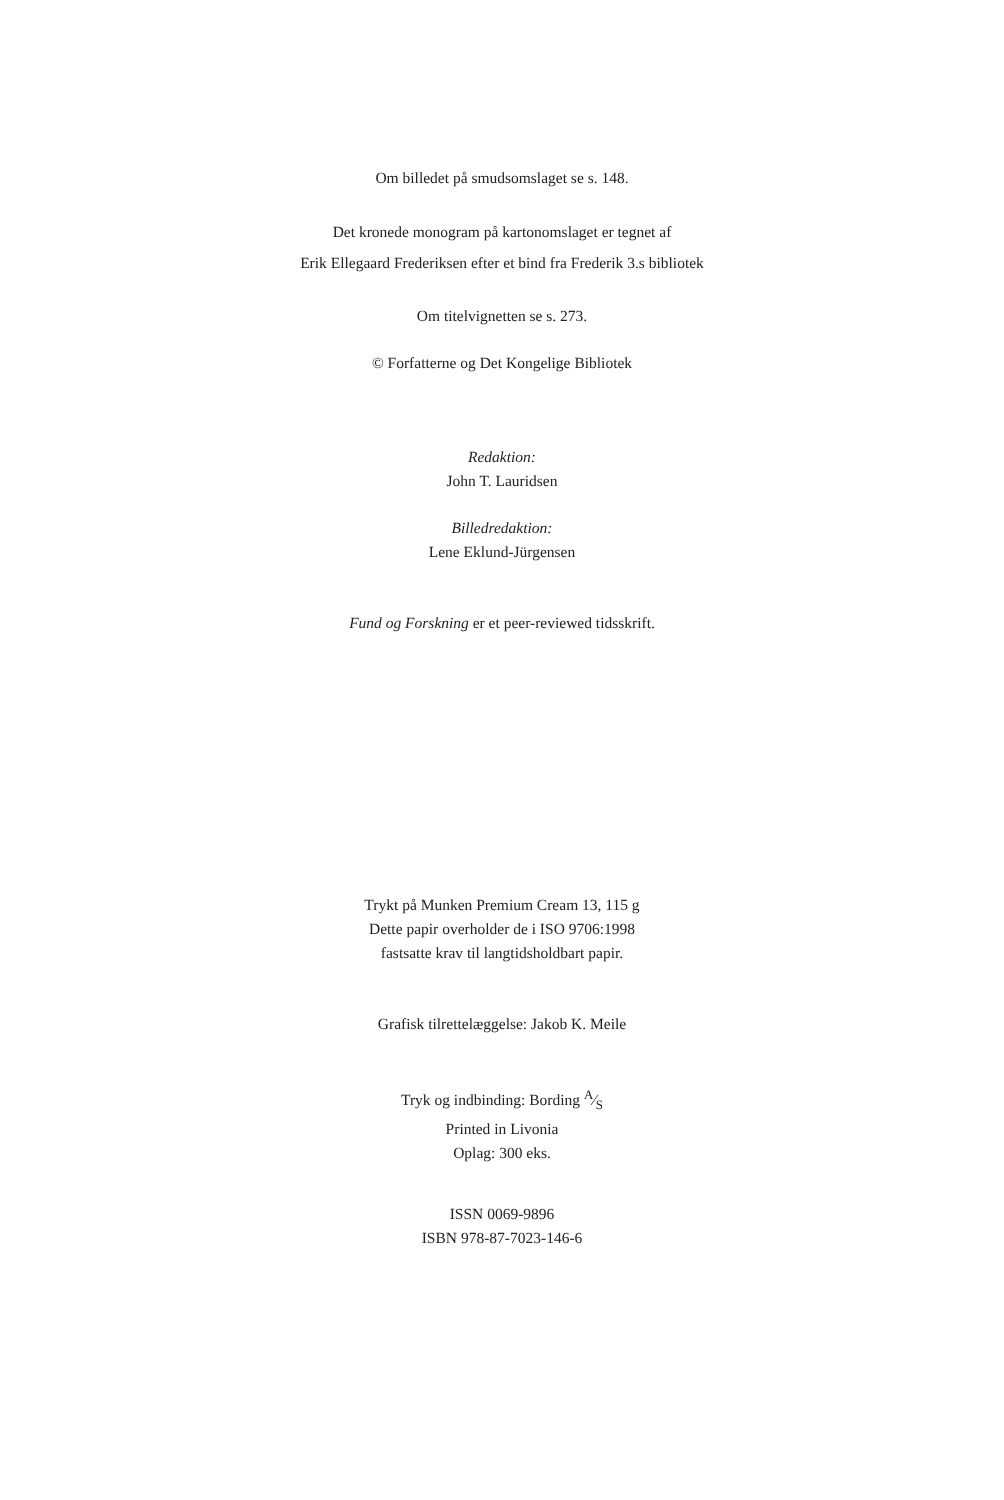Om billedet på smudsomslaget se s. 148.
Det kronede monogram på kartonomslaget er tegnet af
Erik Ellegaard Frederiksen efter et bind fra Frederik 3.s bibliotek
Om titelvignetten se s. 273.
© Forfatterne og Det Kongelige Bibliotek
Redaktion:
John T. Lauridsen
Billedredaktion:
Lene Eklund-Jürgensen
Fund og Forskning er et peer-reviewed tidsskrift.
Trykt på Munken Premium Cream 13, 115 g
Dette papir overholder de i ISO 9706:1998
fastsatte krav til langtidsholdbart papir.
Grafisk tilrettelæggelse: Jakob K. Meile
Tryk og indbinding: Bording A⁄S
Printed in Livonia
Oplag: 300 eks.
ISSN 0069-9896
ISBN 978-87-7023-146-6